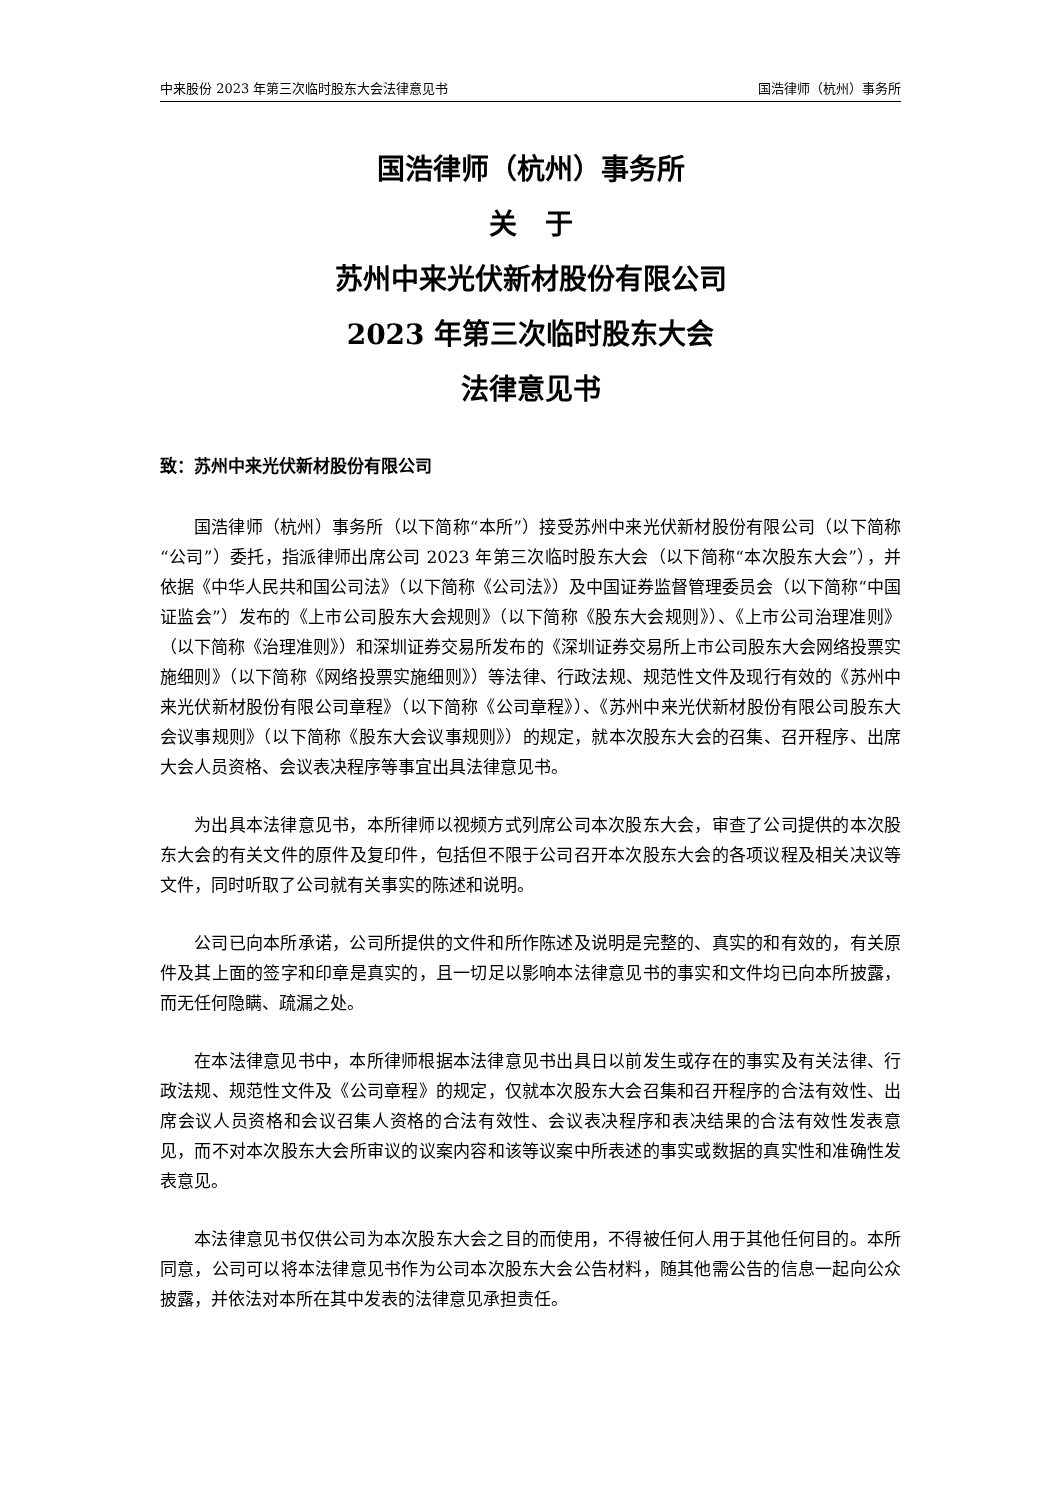中来股份 2023 年第三次临时股东大会法律意见书 国浩律师（杭州）事务所
国浩律师（杭州）事务所
关　于
苏州中来光伏新材股份有限公司
2023 年第三次临时股东大会
法律意见书
致：苏州中来光伏新材股份有限公司
国浩律师（杭州）事务所（以下简称“本所”）接受苏州中来光伏新材股份有限公司（以下简称“公司”）委托，指派律师出席公司 2023 年第三次临时股东大会（以下简称“本次股东大会”），并依据《中华人民共和国公司法》（以下简称《公司法》）及中国证券监督管理委员会（以下简称“中国证监会”）发布的《上市公司股东大会规则》（以下简称《股东大会规则》）、《上市公司治理准则》（以下简称《治理准则》）和深圳证券交易所发布的《深圳证券交易所上市公司股东大会网络投票实施细则》（以下简称《网络投票实施细则》）等法律、行政法规、规范性文件及现行有效的《苏州中来光伏新材股份有限公司章程》（以下简称《公司章程》）、《苏州中来光伏新材股份有限公司股东大会议事规则》（以下简称《股东大会议事规则》）的规定，就本次股东大会的召集、召开程序、出席大会人员资格、会议表决程序等事宜出具法律意见书。
为出具本法律意见书，本所律师以视频方式列席公司本次股东大会，审查了公司提供的本次股东大会的有关文件的原件及复印件，包括但不限于公司召开本次股东大会的各项议程及相关决议等文件，同时听取了公司就有关事实的陈述和说明。
公司已向本所承诺，公司所提供的文件和所作陈述及说明是完整的、真实的和有效的，有关原件及其上面的签字和印章是真实的，且一切足以影响本法律意见书的事实和文件均已向本所披露，而无任何隐瞒、疏漏之处。
在本法律意见书中，本所律师根据本法律意见书出具日以前发生或存在的事实及有关法律、行政法规、规范性文件及《公司章程》的规定，仅就本次股东大会召集和召开程序的合法有效性、出席会议人员资格和会议召集人资格的合法有效性、会议表决程序和表决结果的合法有效性发表意见，而不对本次股东大会所审议的议案内容和该等议案中所表述的事实或数据的真实性和准确性发表意见。
本法律意见书仅供公司为本次股东大会之目的而使用，不得被任何人用于其他任何目的。本所同意，公司可以将本法律意见书作为公司本次股东大会公告材料，随其他需公告的信息一起向公众披露，并依法对本所在其中发表的法律意见承担责任。